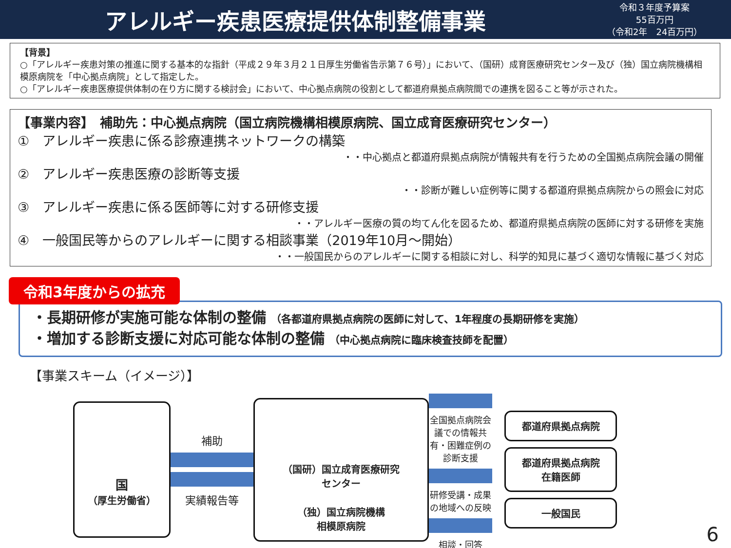アレルギー疾患医療提供体制整備事業
令和３年度予算案
55百万円
（令和2年　24百万円）
【背景】
○「アレルギー疾患対策の推進に関する基本的な指針（平成２９年３月２１日厚生労働省告示第７６号）」において、（国研）成育医療研究センター及び（独）国立病院機構相模原病院を「中心拠点病院」として指定した。
○「アレルギー疾患医療提供体制の在り方に関する検討会」において、中心拠点病院の役割として都道府県拠点病院間での連携を図ること等が示された。
【事業内容】　補助先：中心拠点病院（国立病院機構相模原病院、国立成育医療研究センター）
①　アレルギー疾患に係る診療連携ネットワークの構築
・・中心拠点と都道府県拠点病院が情報共有を行うための全国拠点病院会議の開催
②　アレルギー疾患医療の診断等支援
・・診断が難しい症例等に関する都道府県拠点病院からの照会に対応
③　アレルギー疾患に係る医師等に対する研修支援
・・アレルギー医療の質の均てん化を図るため、都道府県拠点病院の医師に対する研修を実施
④　一般国民等からのアレルギーに関する相談事業（2019年10月～開始）
・・一般国民からのアレルギーに関する相談に対し、科学的知見に基づく適切な情報に基づく対応
令和3年度からの拡充
・長期研修が実施可能な体制の整備 （各都道府県拠点病院の医師に対して、1年程度の長期研修を実施）
・増加する診断支援に対応可能な体制の整備 （中心拠点病院に臨床検査技師を配置）
【事業スキーム（イメージ）】
国
（厚生労働省）
補助
実績報告等
（国研）国立成育医療研究
センター
（独）国立病院機構
相模原病院
全国拠点病院会議での情報共有・困難症例の診断支援
研修受講・成果の地域への反映
相談・回答
都道府県拠点病院
都道府県拠点病院
在籍医師
一般国民
6